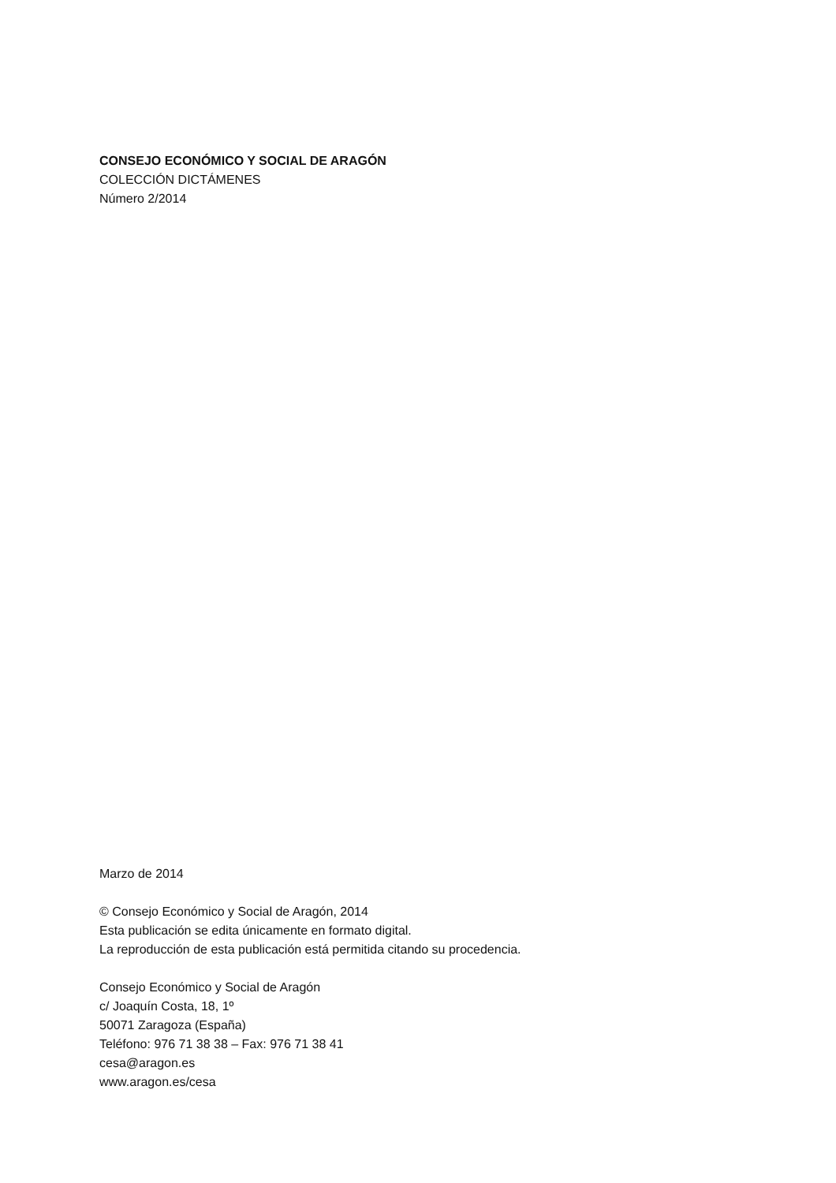CONSEJO ECONÓMICO Y SOCIAL DE ARAGÓN
COLECCIÓN DICTÁMENES
Número 2/2014
Marzo de 2014
© Consejo Económico y Social de Aragón, 2014
Esta publicación se edita únicamente en formato digital.
La reproducción de esta publicación está permitida citando su procedencia.
Consejo Económico y Social de Aragón
c/ Joaquín Costa, 18, 1º
50071 Zaragoza (España)
Teléfono: 976 71 38 38 – Fax: 976 71 38 41
cesa@aragon.es
www.aragon.es/cesa